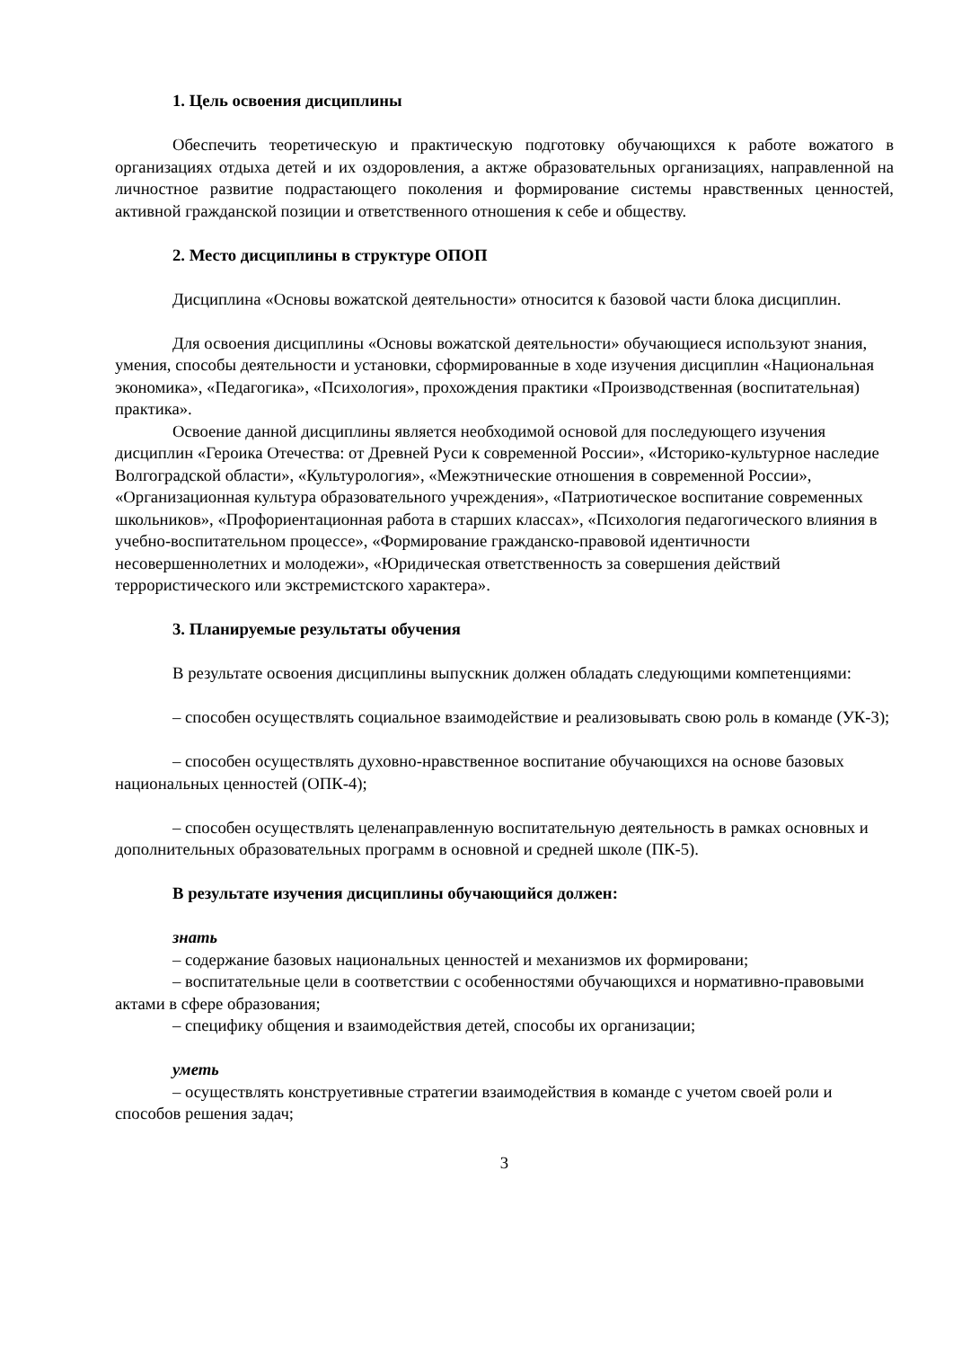1. Цель освоения дисциплины
Обеспечить теоретическую и практическую подготовку обучающихся к работе вожатого в организациях отдыха детей и их оздоровления, а актже образовательных организациях, направленной на личностное развитие подрастающего поколения и формирование системы нравственных ценностей, активной гражданской позиции и ответственного отношения к себе и обществу.
2. Место дисциплины в структуре ОПОП
Дисциплина «Основы вожатской деятельности» относится к базовой части блока дисциплин.
Для освоения дисциплины «Основы вожатской деятельности» обучающиеся используют знания, умения, способы деятельности и установки, сформированные в ходе изучения дисциплин «Национальная экономика», «Педагогика», «Психология», прохождения практики «Производственная (воспитательная) практика».
Освоение данной дисциплины является необходимой основой для последующего изучения дисциплин «Героика Отечества: от Древней Руси к современной России», «Историко-культурное наследие Волгоградской области», «Культурология», «Межэтнические отношения в современной России», «Организационная культура образовательного учреждения», «Патриотическое воспитание современных школьников», «Профориентационная работа в старших классах», «Психология педагогического влияния в учебно-воспитательном процессе», «Формирование гражданско-правовой идентичности несовершеннолетних и молодежи», «Юридическая ответственность за совершения действий террористического или экстремистского характера».
3. Планируемые результаты обучения
В результате освоения дисциплины выпускник должен обладать следующими компетенциями:
– способен осуществлять социальное взаимодействие и реализовывать свою роль в команде (УК-3);
– способен осуществлять духовно-нравственное воспитание обучающихся на основе базовых национальных ценностей (ОПК-4);
– способен осуществлять целенаправленную воспитательную деятельность в рамках основных и дополнительных образовательных программ в основной и средней школе (ПК-5).
В результате изучения дисциплины обучающийся должен:
знать
– содержание базовых национальных ценностей и механизмов их формировани;
– воспитательные цели в соответствии с особенностями обучающихся и нормативно-правовыми актами в сфере образования;
– специфику общения и взаимодействия детей, способы их организации;
уметь
– осуществлять конструетивные стратегии взаимодействия в команде с учетом своей роли и способов решения задач;
3